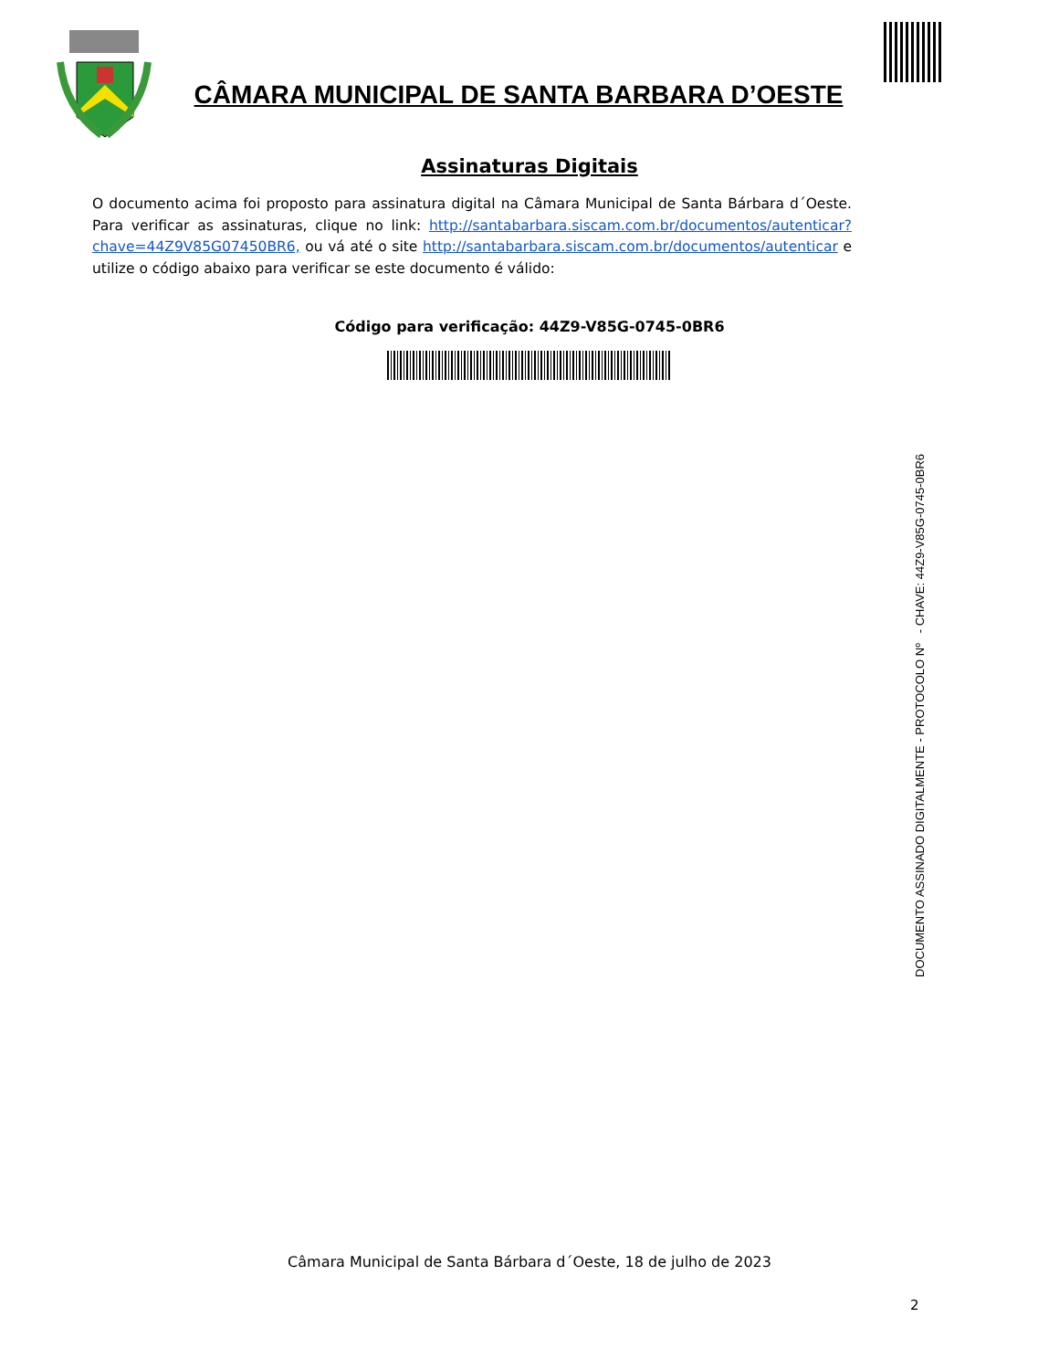CÂMARA MUNICIPAL DE SANTA BARBARA D’OESTE
Assinaturas Digitais
O documento acima foi proposto para assinatura digital na Câmara Municipal de Santa Bárbara d´Oeste. Para verificar as assinaturas, clique no link: http://santabarbara.siscam.com.br/documentos/autenticar?chave=44Z9V85G07450BR6, ou vá até o site http://santabarbara.siscam.com.br/documentos/autenticar e utilize o código abaixo para verificar se este documento é válido:
Código para verificação: 44Z9-V85G-0745-0BR6
DOCUMENTO ASSINADO DIGITALMENTE - PROTOCOLO Nº - CHAVE: 44Z9-V85G-0745-0BR6
Câmara Municipal de Santa Bárbara d´Oeste, 18 de julho de 2023
2